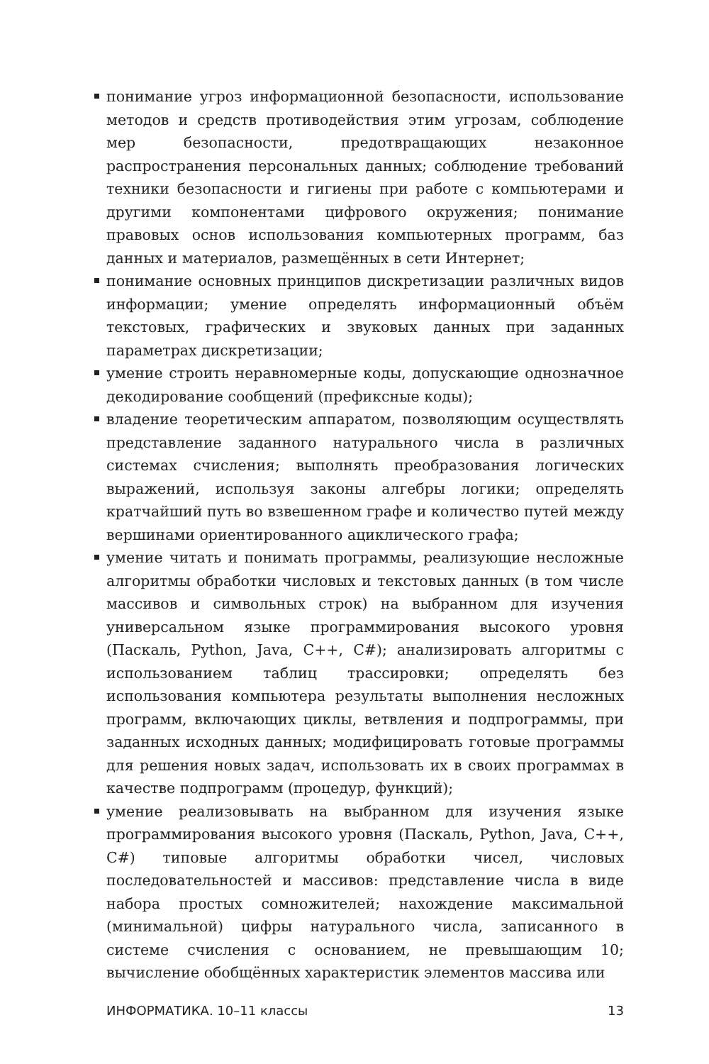понимание угроз информационной безопасности, использование методов и средств противодействия этим угрозам, соблюдение мер безопасности, предотвращающих незаконное распространения персональных данных; соблюдение требований техники безопасности и гигиены при работе с компьютерами и другими компонентами цифрового окружения; понимание правовых основ использования компьютерных программ, баз данных и материалов, размещённых в сети Интернет;
понимание основных принципов дискретизации различных видов информации; умение определять информационный объём текстовых, графических и звуковых данных при заданных параметрах дискретизации;
умение строить неравномерные коды, допускающие однозначное декодирование сообщений (префиксные коды);
владение теоретическим аппаратом, позволяющим осуществлять представление заданного натурального числа в различных системах счисления; выполнять преобразования логических выражений, используя законы алгебры логики; определять кратчайший путь во взвешенном графе и количество путей между вершинами ориентированного ациклического графа;
умение читать и понимать программы, реализующие несложные алгоритмы обработки числовых и текстовых данных (в том числе массивов и символьных строк) на выбранном для изучения универсальном языке программирования высокого уровня (Паскаль, Python, Java, C++, C#); анализировать алгоритмы с использованием таблиц трассировки; определять без использования компьютера результаты выполнения несложных программ, включающих циклы, ветвления и подпрограммы, при заданных исходных данных; модифицировать готовые программы для решения новых задач, использовать их в своих программах в качестве подпрограмм (процедур, функций);
умение реализовывать на выбранном для изучения языке программирования высокого уровня (Паскаль, Python, Java, C++, C#) типовые алгоритмы обработки чисел, числовых последовательностей и массивов: представление числа в виде набора простых сомножителей; нахождение максимальной (минимальной) цифры натурального числа, записанного в системе счисления с основанием, не превышающим 10; вычисление обобщённых характеристик элементов массива или
ИНФОРМАТИКА. 10–11 классы 13